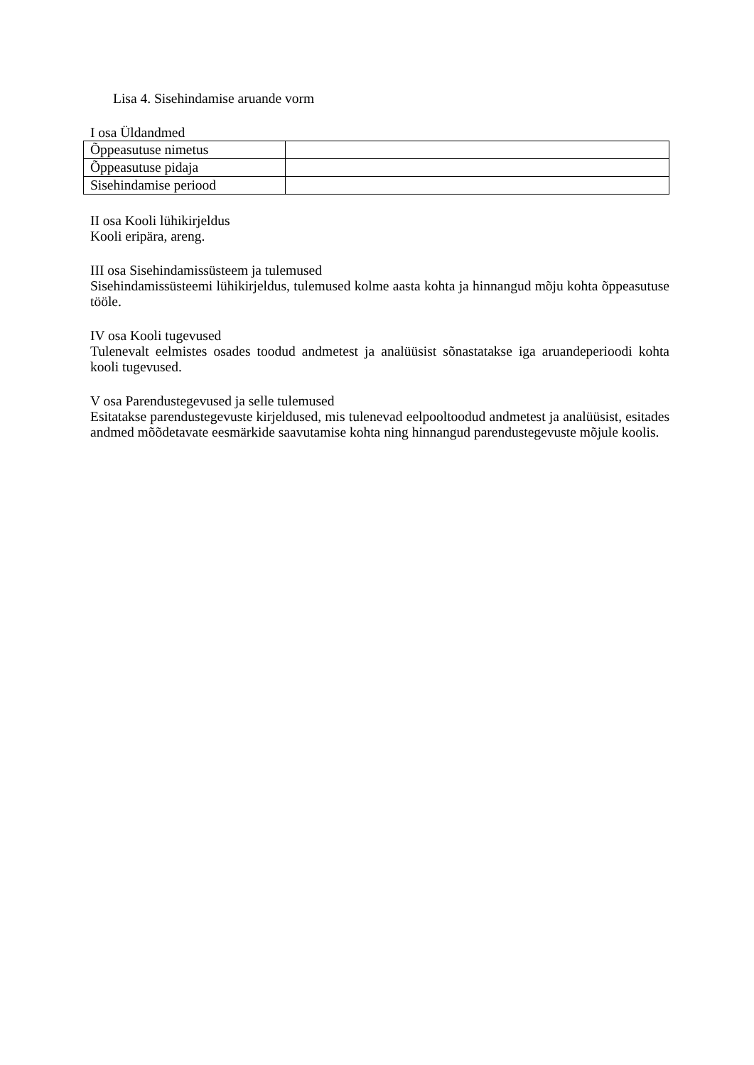Lisa 4. Sisehindamise aruande vorm
I osa Üldandmed
| Õppeasutuse nimetus | |
| Õppeasutuse pidaja | |
| Sisehindamise periood | |
II osa Kooli lühikirjeldus
Kooli eripära, areng.
III osa Sisehindamissüsteem ja tulemused
Sisehindamissüsteemi lühikirjeldus, tulemused kolme aasta kohta ja hinnangud mõju kohta õppeasutuse tööle.
IV osa Kooli tugevused
Tulenevalt eelmistes osades toodud andmetest ja analüüsist sõnastatakse iga aruandeperioodi kohta kooli tugevused.
V osa Parendustegevused ja selle tulemused
Esitatakse parendustegevuste kirjeldused, mis tulenevad eelpooltoodud andmetest ja analüüsist, esitades andmed mõõdetavate eesmärkide saavutamise kohta ning hinnangud parendustegevuste mõjule koolis.